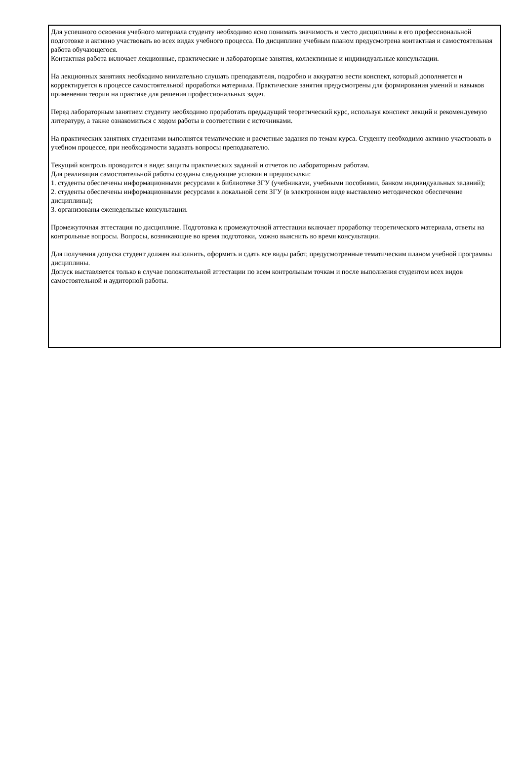Для успешного освоения учебного материала студенту необходимо ясно понимать значимость и место дисциплины в его профессиональной подготовке и активно участвовать во всех видах учебного процесса. По дисциплине учебным планом предусмотрена контактная и самостоятельная работа обучающегося.
Контактная работа включает лекционные, практические и лабораторные занятия, коллективные и индивидуальные консультации.
На лекционных занятиях необходимо внимательно слушать преподавателя, подробно и аккуратно вести конспект, который дополняется и корректируется в процессе самостоятельной проработки материала. Практические занятия предусмотрены для формирования умений и навыков применения теории на практике для решения профессиональных задач.
Перед лабораторным занятием студенту необходимо проработать предыдущий теоретический курс, используя конспект лекций и рекомендуемую литературу, а также ознакомиться с ходом работы в соответствии с источниками.
На практических занятиях студентами выполнятся тематические и расчетные задания по темам курса. Студенту необходимо активно участвовать в учебном процессе, при необходимости задавать вопросы преподавателю.
Текущий контроль проводится в виде: защиты практических заданий и отчетов по лабораторным работам.
Для реализации самостоятельной работы созданы следующие условия и предпосылки:
1. студенты обеспечены информационными ресурсами в библиотеке ЗГУ (учебниками, учебными пособиями, банком индивидуальных заданий);
2. студенты обеспечены информационными ресурсами в локальной сети ЗГУ (в электронном виде выставлено методическое обеспечение дисциплины);
3. организованы еженедельные консультации.
Промежуточная аттестация по дисциплине. Подготовка к промежуточной аттестации включает проработку теоретического материала, ответы на контрольные вопросы. Вопросы, возникающие во время подготовки, можно выяснить во время консультации.
Для получения допуска студент должен выполнить, оформить и сдать все виды работ, предусмотренные тематическим планом учебной программы дисциплины.
Допуск выставляется только в случае положительной аттестации по всем контрольным точкам и после выполнения студентом всех видов самостоятельной и аудиторной работы.